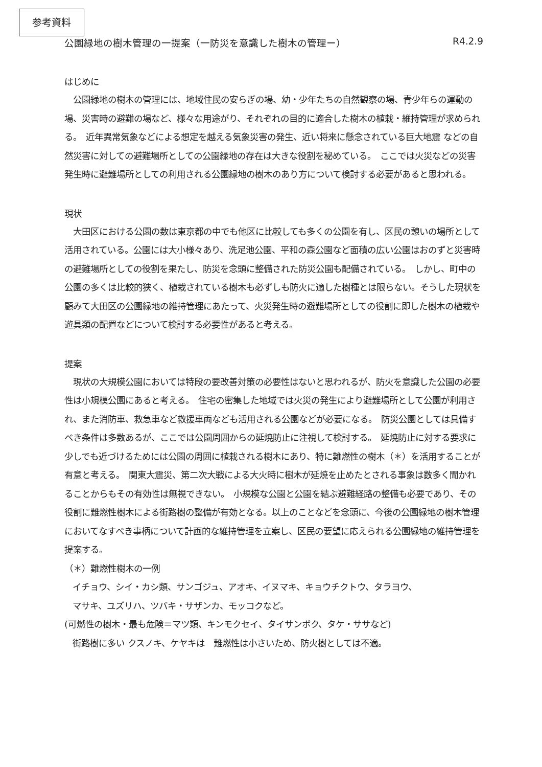参考資料
公園緑地の樹木管理の一提案（一防災を意識した樹木の管理ー） R4.2.9
はじめに
　公園緑地の樹木の管理には、地域住民の安らぎの場、幼・少年たちの自然観察の場、青少年らの運動の場、災害時の避難の場など、様々な用途がり、それぞれの目的に適合した樹木の植栽・維持管理が求められる。　近年異常気象などによる想定を越える気象災害の発生、近い将来に懸念されている巨大地震 などの自然災害に対しての避難場所としての公園緑地の存在は大きな役割を秘めている。　ここでは火災などの災害発生時に避難場所としての利用される公園緑地の樹木のあり方について検討する必要があると思われる。
現状
　大田区における公園の数は東京都の中でも他区に比較しても多くの公園を有し、区民の憩いの場所として活用されている。公園には大小様々あり、洗足池公園、平和の森公園など面積の広い公園はおのずと災害時の避難場所としての役割を果たし、防災を念頭に整備された防災公園も配備されている。　しかし、町中の公園の多くは比較的狭く、植栽されている樹木も必ずしも防火に適した樹種とは限らない。そうした現状を顧みて大田区の公園緑地の維持管理にあたって、火災発生時の避難場所としての役割に即した樹木の植栽や遊具類の配置などについて検討する必要性があると考える。
提案
　現状の大規模公園においては特段の要改善対策の必要性はないと思われるが、防火を意識した公園の必要性は小規模公園にあると考える。　住宅の密集した地域では火災の発生により避難場所として公園が利用され、また消防車、救急車など救援車両なども活用される公園などが必要になる。　防災公園としては具備すべき条件は多数あるが、ここでは公園周囲からの延焼防止に注視して検討する。　延焼防止に対する要求に少しでも近づけるためには公園の周囲に植栽される樹木にあり、特に難燃性の樹木（＊）を活用することが有意と考える。　関東大震災、第二次大戦による大火時に樹木が延焼を止めたとされる事象は数多く聞かれることからもその有効性は無視できない。　小規模な公園と公園を結ぶ避難経路の整備も必要であり、その役割に難燃性樹木による街路樹の整備が有効となる。以上のことなどを念頭に、今後の公園緑地の樹木管理においてなすべき事柄について計画的な維持管理を立案し、区民の要望に応えられる公園緑地の維持管理を提案する。
（＊）難燃性樹木の一例
イチョウ、シイ・カシ類、サンゴジュ、アオキ、イヌマキ、キョウチクトウ、タラヨウ、
マサキ、ユズリハ、ツバキ・サザンカ、モッコクなど。
(可燃性の樹木・最も危険＝マツ類、キンモクセイ、タイサンボク、タケ・ササなど)
街路樹に多い クスノキ、ケヤキは　難燃性は小さいため、防火樹としては不適。